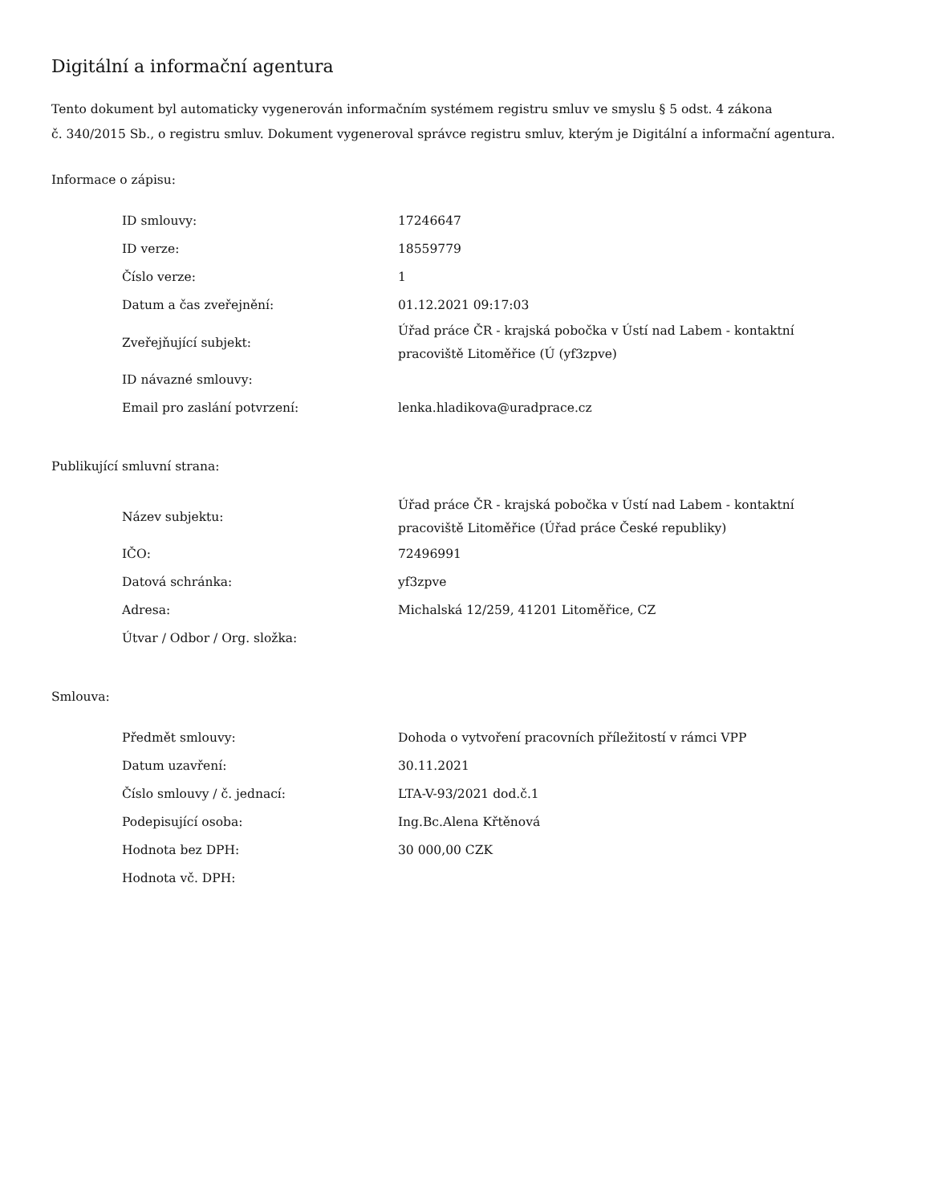Digitální a informační agentura
Tento dokument byl automaticky vygenerován informačním systémem registru smluv ve smyslu § 5 odst. 4 zákona
č. 340/2015 Sb., o registru smluv. Dokument vygeneroval správce registru smluv, kterým je Digitální a informační agentura.
Informace o zápisu:
| ID smlouvy: | 17246647 |
| ID verze: | 18559779 |
| Číslo verze: | 1 |
| Datum a čas zveřejnění: | 01.12.2021 09:17:03 |
| Zveřejňující subjekt: | Úřad práce ČR - krajská pobočka v Ústí nad Labem - kontaktní pracoviště Litoměřice (Ú (yf3zpve) |
| ID návazné smlouvy: | |
| Email pro zaslání potvrzení: | lenka.hladikova@uradprace.cz |
Publikující smluvní strana:
| Název subjektu: | Úřad práce ČR - krajská pobočka v Ústí nad Labem - kontaktní pracoviště Litoměřice (Úřad práce České republiky) |
| IČO: | 72496991 |
| Datová schránka: | yf3zpve |
| Adresa: | Michalská 12/259, 41201 Litoměřice, CZ |
| Útvar / Odbor / Org. složka: | |
Smlouva:
| Předmět smlouvy: | Dohoda o vytvoření pracovních příležitostí v rámci VPP |
| Datum uzavření: | 30.11.2021 |
| Číslo smlouvy / č. jednací: | LTA-V-93/2021 dod.č.1 |
| Podepisující osoba: | Ing.Bc.Alena Křtěnová |
| Hodnota bez DPH: | 30 000,00 CZK |
| Hodnota vč. DPH: | |